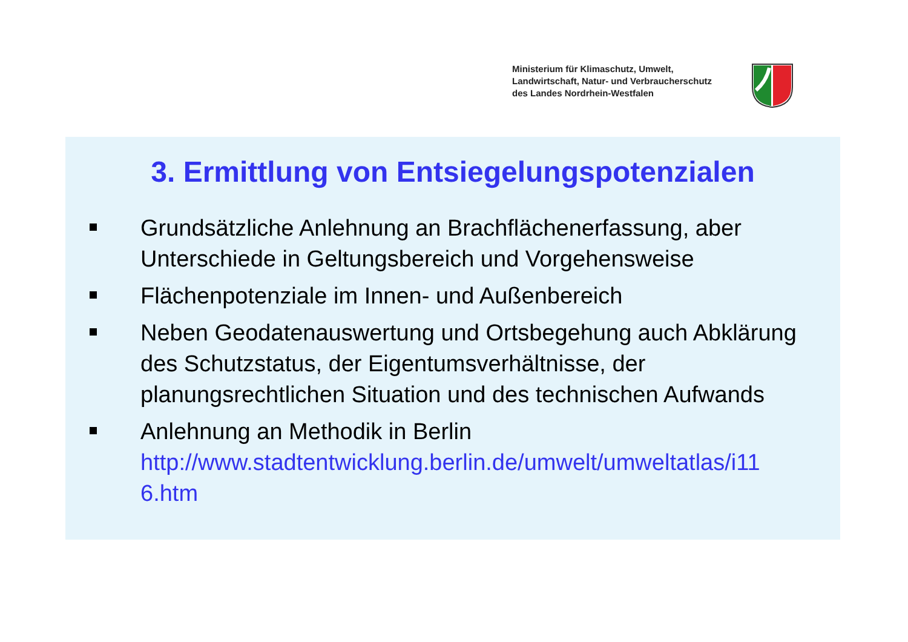Ministerium für Klimaschutz, Umwelt,
Landwirtschaft, Natur- und Verbraucherschutz
des Landes Nordrhein-Westfalen
3. Ermittlung von Entsiegelungspotenzialen
Grundsätzliche Anlehnung an Brachflächenerfassung, aber Unterschiede in Geltungsbereich und Vorgehensweise
Flächenpotenziale im Innen- und Außenbereich
Neben Geodatenauswertung und Ortsbegehung auch Abklärung des Schutzstatus, der Eigentumsverhältnisse, der planungsrechtlichen Situation und des technischen Aufwands
Anlehnung an Methodik in Berlin
http://www.stadtentwicklung.berlin.de/umwelt/umweltatlas/i11 6.htm